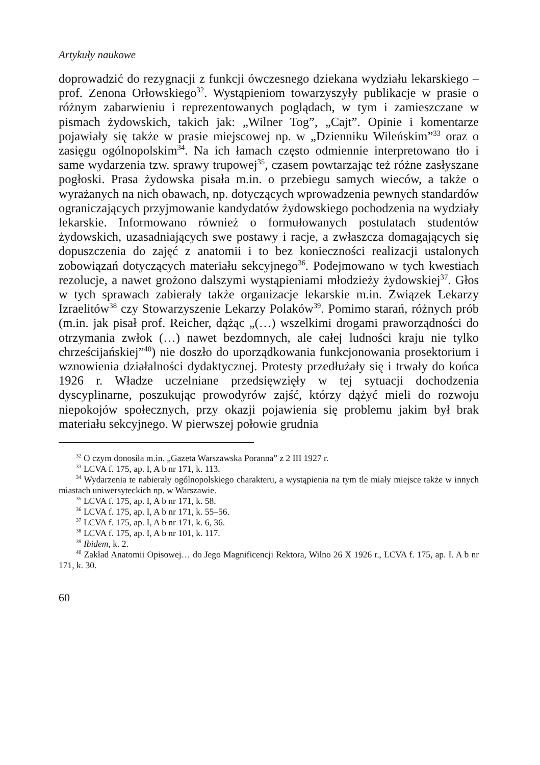Artykuły naukowe
doprowadzić do rezygnacji z funkcji ówczesnego dziekana wydziału lekarskiego – prof. Zenona Orłowskiego<sup>32</sup>. Wystąpieniom towarzyszyły publikacje w prasie o różnym zabarwieniu i reprezentowanych poglądach, w tym i zamieszczane w pismach żydowskich, takich jak: „Wilner Tog”, „Cajt”. Opinie i komentarze pojawiały się także w prasie miejscowej np. w „Dzienniku Wileńskim”<sup>33</sup> oraz o zasięgu ogólnopolskim<sup>34</sup>. Na ich łamach często odmiennie interpretowano tło i same wydarzenia tzw. sprawy trupowej<sup>35</sup>, czasem powtarzając też różne zasłyszane pogłoski. Prasa żydowska pisała m.in. o przebiegu samych wieców, a także o wyrażanych na nich obawach, np. dotyczących wprowadzenia pewnych standardów ograniczających przyjmowanie kandydatów żydowskiego pochodzenia na wydziały lekarskie. Informowano również o formułowanych postulatach studentów żydowskich, uzasadniających swe postawy i racje, a zwłaszcza domagających się dopuszczenia do zajęć z anatomii i to bez konieczności realizacji ustalonych zobowiązań dotyczących materiału sekcyjnego<sup>36</sup>. Podejmowano w tych kwestiach rezolucje, a nawet grożono dalszymi wystąpieniami młodzieży żydowskiej<sup>37</sup>. Głos w tych sprawach zabierały także organizacje lekarskie m.in. Związek Lekarzy Izraelitów<sup>38</sup> czy Stowarzyszenie Lekarzy Polaków<sup>39</sup>. Pomimo starań, różnych prób (m.in. jak pisał prof. Reicher, dążąc „(…) wszelkimi drogami praworządności do otrzymania zwłok (…) nawet bezdomnych, ale całej ludności kraju nie tylko chrześcijańskiej”<sup>40</sup>) nie doszło do uporządkowania funkcjonowania prosektorium i wznowienia działalności dydaktycznej. Protesty przedłużały się i trwały do końca 1926 r. Władze uczelniane przedsięwzięły w tej sytuacji dochodzenia dyscyplinarne, poszukując prowodyrów zajść, którzy dążyć mieli do rozwoju niepokojów społecznych, przy okazji pojawienia się problemu jakim był brak materiału sekcyjnego. W pierwszej połowie grudnia
<sup>32</sup> O czym donosiła m.in. „Gazeta Warszawska Poranna” z 2 III 1927 r.
<sup>33</sup> LCVA f. 175, ap. I, A b nr 171, k. 113.
<sup>34</sup> Wydarzenia te nabierały ogólnopolskiego charakteru, a wystąpienia na tym tle miały miejsce także w innych miastach uniwersyteckich np. w Warszawie.
<sup>35</sup> LCVA f. 175, ap. I, A b nr 171, k. 58.
<sup>36</sup> LCVA f. 175, ap. I, A b nr 171, k. 55–56.
<sup>37</sup> LCVA f. 175, ap. I, A b nr 171, k. 6, 36.
<sup>38</sup> LCVA f. 175, ap. I, A b nr 101, k. 117.
<sup>39</sup> Ibidem, k. 2.
<sup>40</sup> Zakład Anatomii Opisowej… do Jego Magnificencji Rektora, Wilno 26 X 1926 r., LCVA f. 175, ap. I. A b nr 171, k. 30.
60